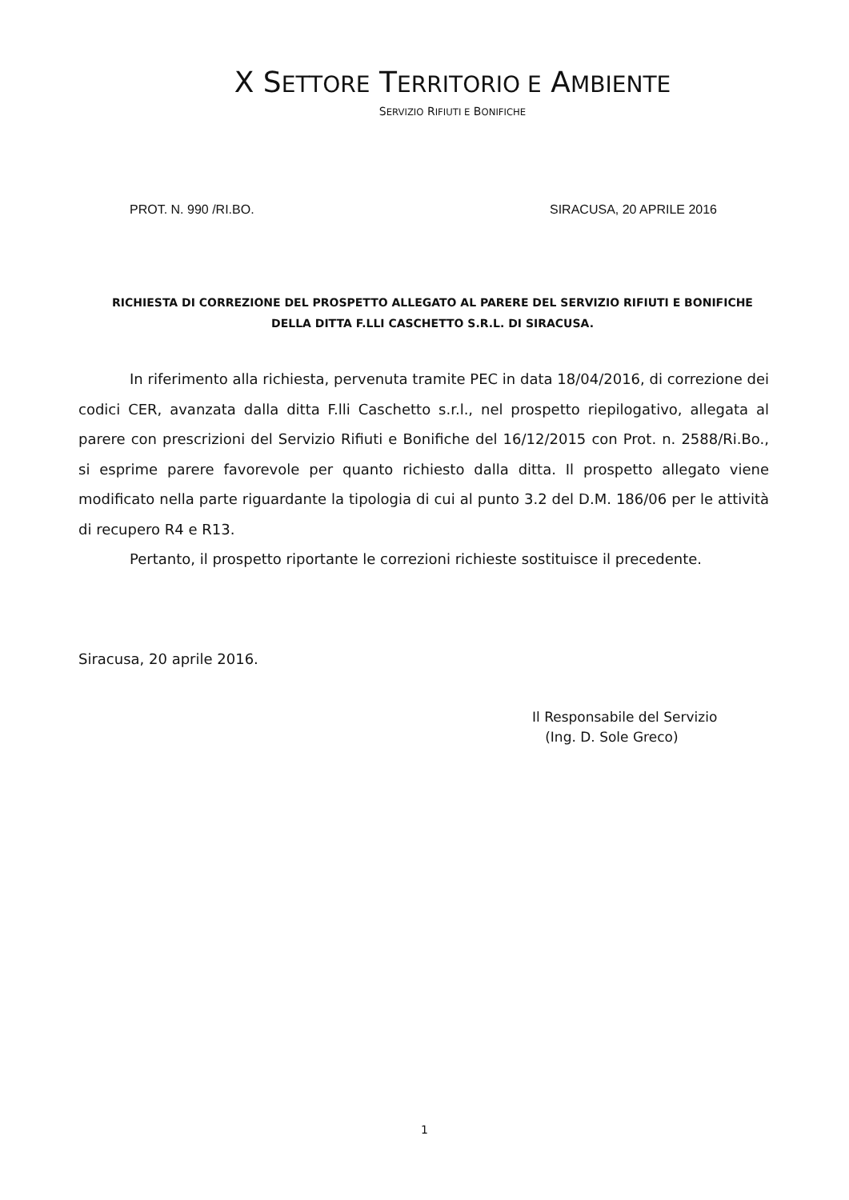X SETTORE TERRITORIO E AMBIENTE
SERVIZIO RIFIUTI E BONIFICHE
PROT. N. 990 /RI.BO. SIRACUSA, 20 APRILE 2016
RICHIESTA DI CORREZIONE DEL PROSPETTO ALLEGATO AL PARERE DEL SERVIZIO RIFIUTI E BONIFICHE
DELLA DITTA F.LLI CASCHETTO S.R.L. DI SIRACUSA.
In riferimento alla richiesta, pervenuta tramite PEC in data 18/04/2016, di correzione dei codici CER, avanzata dalla ditta F.lli Caschetto s.r.l., nel prospetto riepilogativo, allegata al parere con prescrizioni del Servizio Rifiuti e Bonifiche del 16/12/2015 con Prot. n. 2588/Ri.Bo., si esprime parere favorevole per quanto richiesto dalla ditta. Il prospetto allegato viene modificato nella parte riguardante la tipologia di cui al punto 3.2 del D.M. 186/06 per le attività di recupero R4 e R13.
Pertanto, il prospetto riportante le correzioni richieste sostituisce il precedente.
Siracusa, 20 aprile 2016.
Il Responsabile del Servizio
(Ing. D. Sole Greco)
1